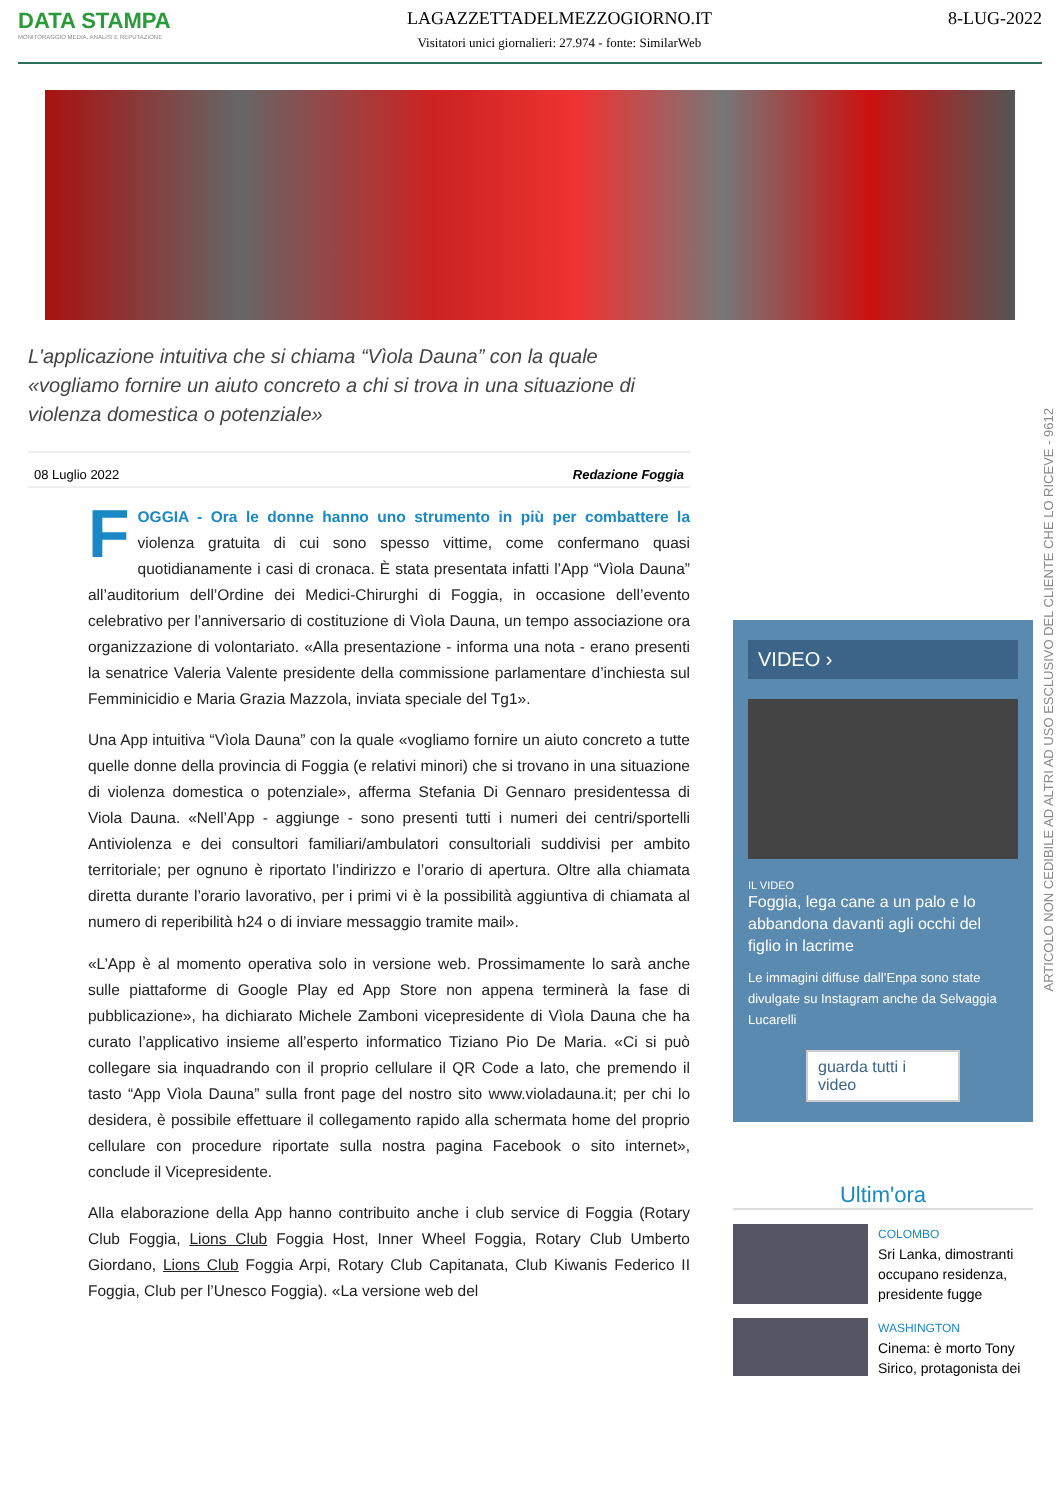DATA STAMPA
MONITORAGGIO MEDIA, ANALISI E REPUTAZIONE
LAGAZZETTADELMEZZOGIORNO.IT
Visitatori unici giornalieri: 27.974 - fonte: SimilarWeb
8-LUG-2022
L'applicazione intuitiva che si chiama “Vìola Dauna” con la quale «vogliamo fornire un aiuto concreto a chi si trova in una situazione di violenza domestica o potenziale»
08 Luglio 2022 Redazione Foggia
FOGGIA - Ora le donne hanno uno strumento in più per combattere la violenza gratuita di cui sono spesso vittime, come confermano quasi quotidianamente i casi di cronaca. È stata presentata infatti l’App “Vìola Dauna” all’auditorium dell’Ordine dei Medici-Chirurghi di Foggia, in occasione dell’evento celebrativo per l’anniversario di costituzione di Vìola Dauna, un tempo associazione ora organizzazione di volontariato. «Alla presentazione - informa una nota - erano presenti la senatrice Valeria Valente presidente della commissione parlamentare d’inchiesta sul Femminicidio e Maria Grazia Mazzola, inviata speciale del Tg1».
Una App intuitiva “Vìola Dauna” con la quale «vogliamo fornire un aiuto concreto a tutte quelle donne della provincia di Foggia (e relativi minori) che si trovano in una situazione di violenza domestica o potenziale», afferma Stefania Di Gennaro presidentessa di Viola Dauna. «Nell’App - aggiunge - sono presenti tutti i numeri dei centri/sportelli Antiviolenza e dei consultori familiari/ambulatori consultoriali suddivisi per ambito territoriale; per ognuno è riportato l’indirizzo e l’orario di apertura. Oltre alla chiamata diretta durante l’orario lavorativo, per i primi vi è la possibilità aggiuntiva di chiamata al numero di reperibilità h24 o di inviare messaggio tramite mail».
«L’App è al momento operativa solo in versione web. Prossimamente lo sarà anche sulle piattaforme di Google Play ed App Store non appena terminerà la fase di pubblicazione», ha dichiarato Michele Zamboni vicepresidente di Vìola Dauna che ha curato l’applicativo insieme all’esperto informatico Tiziano Pio De Maria. «Ci si può collegare sia inquadrando con il proprio cellulare il QR Code a lato, che premendo il tasto “App Vìola Dauna” sulla front page del nostro sito www.violadauna.it; per chi lo desidera, è possibile effettuare il collegamento rapido alla schermata home del proprio cellulare con procedure riportate sulla nostra pagina Facebook o sito internet», conclude il Vicepresidente.
Alla elaborazione della App hanno contribuito anche i club service di Foggia (Rotary Club Foggia, Lions Club Foggia Host, Inner Wheel Foggia, Rotary Club Umberto Giordano, Lions Club Foggia Arpi, Rotary Club Capitanata, Club Kiwanis Federico II Foggia, Club per l’Unesco Foggia). «La versione web del
VIDEO ›
IL VIDEO
Foggia, lega cane a un palo e lo abbandona davanti agli occhi del figlio in lacrime
Le immagini diffuse dall’Enpa sono state divulgate su Instagram anche da Selvaggia Lucarelli
guarda tutti i video
Ultim'ora
COLOMBO
Sri Lanka, dimostranti occupano residenza, presidente fugge
WASHINGTON
Cinema: è morto Tony Sirico, protagonista dei
ARTICOLO NON CEDIBILE AD ALTRI AD USO ESCLUSIVO DEL CLIENTE CHE LO RICEVE - 9612